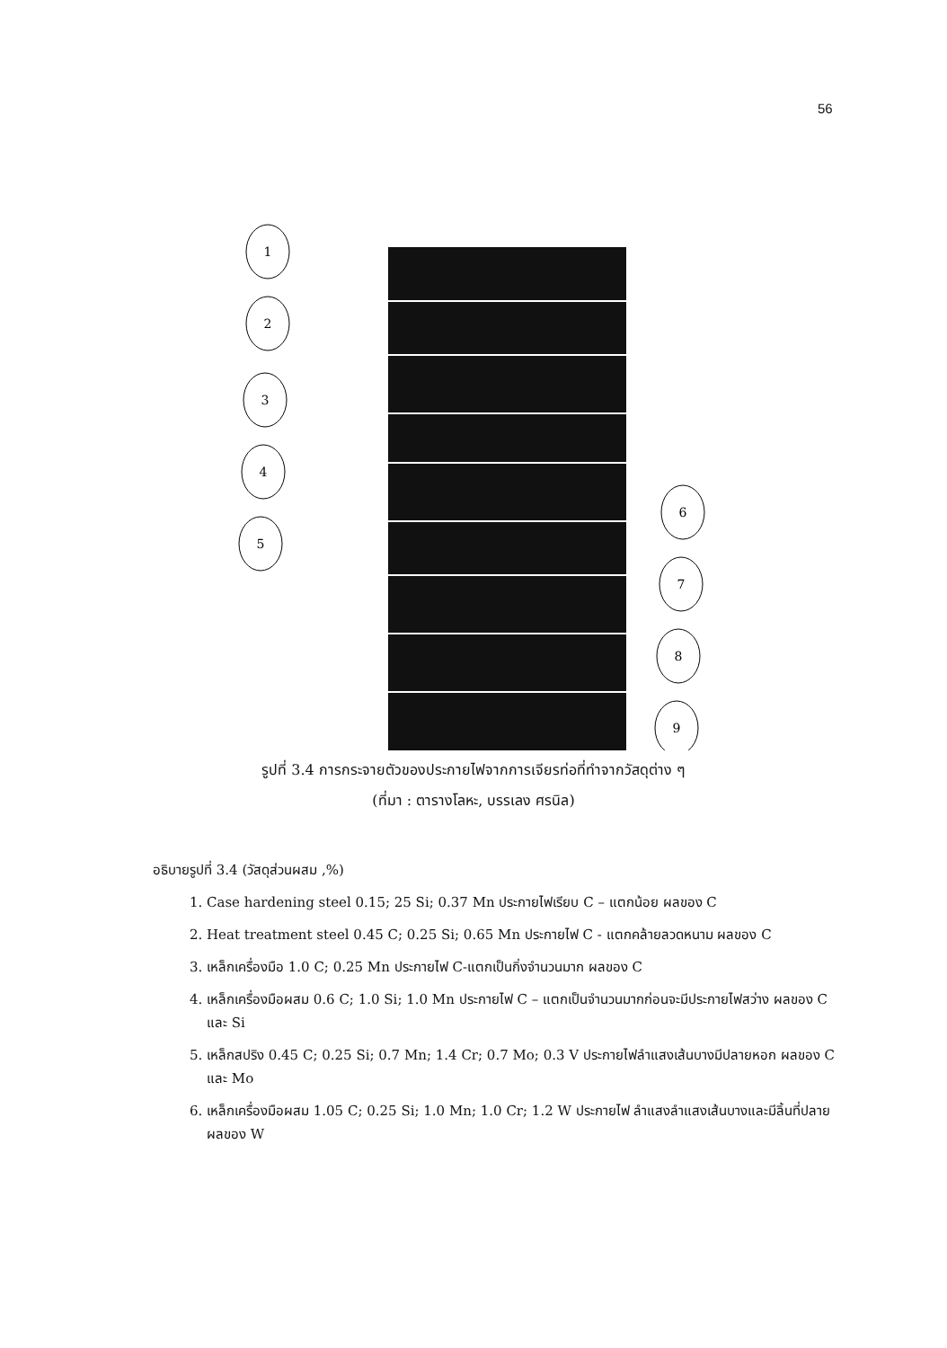56
1
2
3
4
5
6
7
8
9
รูปที่ 3.4 การกระจายตัวของประกายไฟจากการเจียรท่อที่ทำจากวัสดุต่าง ๆ
(ที่มา : ตารางโลหะ, บรรเลง ศรนิล)
อธิบายรูปที่ 3.4 (วัสดุส่วนผสม ,%)
1. Case hardening steel 0.15; 25 Si; 0.37 Mn ประกายไฟเรียบ C – แตกน้อย ผลของ C
2. Heat treatment steel 0.45 C; 0.25 Si; 0.65 Mn ประกายไฟ C - แตกคล้ายลวดหนาม ผลของ C
3. เหล็กเครื่องมือ 1.0 C; 0.25 Mn ประกายไฟ C-แตกเป็นกิ่งจำนวนมาก ผลของ C
4. เหล็กเครื่องมือผสม 0.6 C; 1.0 Si; 1.0 Mn ประกายไฟ C – แตกเป็นจำนวนมากก่อนจะมีประกายไฟสว่าง ผลของ C และ Si
5. เหล็กสปริง 0.45 C; 0.25 Si; 0.7 Mn; 1.4 Cr; 0.7 Mo; 0.3 V ประกายไฟลำแสงเส้นบางมีปลายหอก ผลของ C และ Mo
6. เหล็กเครื่องมือผสม 1.05 C; 0.25 Si; 1.0 Mn; 1.0 Cr; 1.2 W ประกายไฟ ลำแสงลำแสงเส้นบางและมีลิ้นที่ปลาย ผลของ W